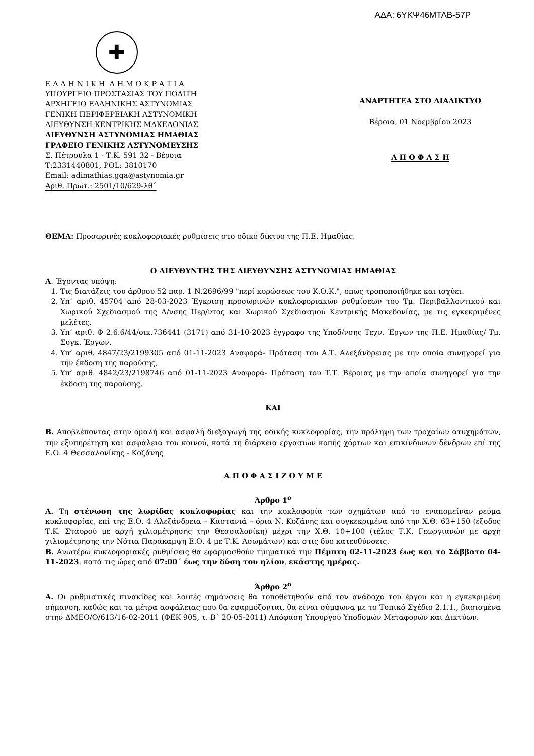ΑΔΑ: 6ΥΚΨ46ΜΤΛΒ-57Ρ
✚
Ε Λ Λ Η Ν Ι Κ Η Δ Η Μ Ο Κ Ρ Α Τ Ι Α
ΥΠΟΥΡΓΕΙΟ ΠΡΟΣΤΑΣΙΑΣ ΤΟΥ ΠΟΛΙΤΗ
ΑΡΧΗΓΕΙΟ ΕΛΛΗΝΙΚΗΣ ΑΣΤΥΝΟΜΙΑΣ
ΓΕΝΙΚΗ ΠΕΡΙΦΕΡΕΙΑΚΗ ΑΣΤΥΝΟΜΙΚΗ
ΔΙΕΥΘΥΝΣΗ ΚΕΝΤΡΙΚΗΣ ΜΑΚΕΔΟΝΙΑΣ
ΔΙΕΥΘΥΝΣΗ ΑΣΤΥΝΟΜΙΑΣ ΗΜΑΘΙΑΣ
ΓΡΑΦΕΙΟ ΓΕΝΙΚΗΣ ΑΣΤΥΝΟΜΕΥΣΗΣ
Σ. Πέτρουλα 1 - Τ.Κ. 591 32 - Βέροια
Τ:2331440801, POL: 3810170
Email: adimathias.gga@astynomia.gr
Αριθ. Πρωτ.: 2501/10/629-λθ΄
ΑΝΑΡΤΗΤΕΑ ΣΤΟ ΔΙΑΔΙΚΤΥΟ
Βέροια, 01 Νοεμβρίου 2023
Α Π Ο Φ Α Σ Η
ΘΕΜΑ: Προσωρινές κυκλοφοριακές ρυθμίσεις στο οδικό δίκτυο της Π.Ε. Ημαθίας.
Ο ΔΙΕΥΘΥΝΤΗΣ ΤΗΣ ΔΙΕΥΘΥΝΣΗΣ ΑΣΤΥΝΟΜΙΑΣ ΗΜΑΘΙΑΣ
Α. Έχοντας υπόψη:
1. Τις διατάξεις του άρθρου 52 παρ. 1 Ν.2696/99 "περί κυρώσεως του Κ.Ο.Κ.", όπως τροποποιήθηκε και ισχύει.
2. Υπ’ αριθ. 45704 από 28-03-2023 Έγκριση προσωρινών κυκλοφοριακών ρυθμίσεων του Τμ. Περιβαλλοντικού και Χωρικού Σχεδιασμού της Δ/νσης Περ/ντος και Χωρικού Σχεδιασμού Κεντρικής Μακεδονίας, με τις εγκεκριμένες μελέτες.
3. Υπ’ αριθ. Φ 2.6.6/44/οικ.736441 (3171) από 31-10-2023 έγγραφο της Υποδ/νσης Τεχν. Έργων της Π.Ε. Ημαθίας/ Τμ. Συγκ. Έργων.
4. Υπ’ αριθ. 4847/23/2199305 από 01-11-2023 Αναφορά- Πρόταση του Α.Τ. Αλεξάνδρειας με την οποία συνηγορεί για την έκδοση της παρούσης,
5. Υπ’ αριθ. 4842/23/2198746 από 01-11-2023 Αναφορά- Πρόταση του Τ.Τ. Βέροιας με την οποία συνηγορεί για την έκδοση της παρούσης,
ΚΑΙ
Β. Αποβλέποντας στην ομαλή και ασφαλή διεξαγωγή της οδικής κυκλοφορίας, την πρόληψη των τροχαίων ατυχημάτων, την εξυπηρέτηση και ασφάλεια του κοινού, κατά τη διάρκεια εργασιών κοπής χόρτων και επικίνδυνων δένδρων επί της Ε.Ο. 4 Θεσσαλονίκης - Κοζάνης
Α Π Ο Φ Α Σ Ι Ζ Ο Υ Μ Ε
Άρθρο 1<sup>ο</sup>
Α. Τη στένωση της λωρίδας κυκλοφορίας και την κυκλοφορία των οχημάτων από το εναπομείναν ρεύμα κυκλοφορίας, επί της Ε.Ο. 4 Αλεξάνδρεια – Καστανιά – όρια Ν. Κοζάνης και συγκεκριμένα από την Χ.Θ. 63+150 (έξοδος Τ.Κ. Σταυρού με αρχή χιλιομέτρησης την Θεσσαλονίκη) μέχρι την Χ.Θ. 10+100 (τέλος Τ.Κ. Γεωργιανών με αρχή χιλιομέτρησης την Νότια Παράκαμψη Ε.Ο. 4 με Τ.Κ. Ασωμάτων) και στις δυο κατευθύνσεις.
Β. Ανωτέρω κυκλοφοριακές ρυθμίσεις θα εφαρμοσθούν τμηματικά την Πέμπτη 02-11-2023 έως και το Σάββατο 04-11-2023, κατά τις ώρες από 07:00΄ έως την δύση του ηλίου, εκάστης ημέρας.
Άρθρο 2<sup>ο</sup>
Α. Οι ρυθμιστικές πινακίδες και λοιπές σημάνσεις θα τοποθετηθούν από τον ανάδοχο του έργου και η εγκεκριμένη σήμανση, καθώς και τα μέτρα ασφάλειας που θα εφαρμόζονται, θα είναι σύμφωνα με το Τυπικό Σχέδιο 2.1.1., βασισμένα στην ΔΜΕΟ/Ο/613/16-02-2011 (ΦΕΚ 905, τ. Β΄ 20-05-2011) Απόφαση Υπουργού Υποδομών Μεταφορών και Δικτύων.